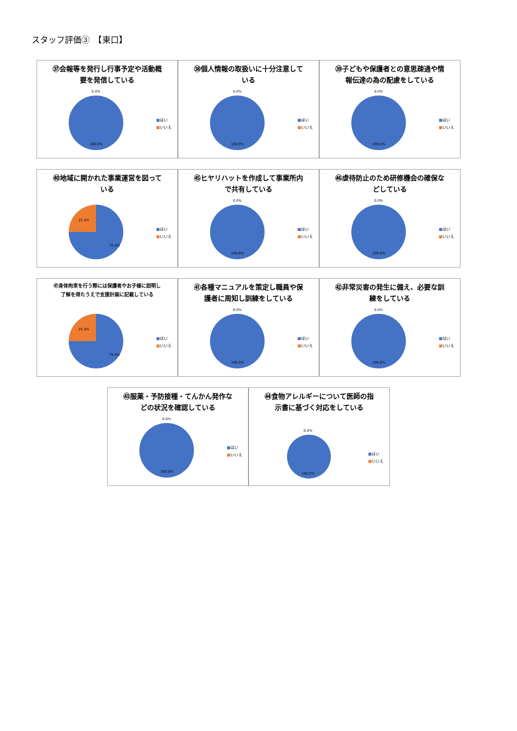スタッフ評価③　【東口】
㊲会報等を発行し行事予定や活動概要を発信している
0.0%
100.0%
■はい
■いいえ
㊳個人情報の取扱いに十分注意している
0.0%
100.0%
■はい
■いいえ
㊴子どもや保護者との意思疎通や情報伝達の為の配慮をしている
0.0%
100.0%
■はい
■いいえ
㊵地域に開かれた事業運営を図っている
25.0%
75.0%
■はい
■いいえ
㊺ヒヤリハットを作成して事業所内で共有している
0.0%
100.0%
■はい
■いいえ
㊻虐待防止のため研修機会の確保などしている
0.0%
100.0%
■はい
■いいえ
㊼身体拘束を行う際には保護者やお子様に説明し了解を得たうえで支援計画に記載している
25.0%
75.0%
■はい
■いいえ
㊶各種マニュアルを策定し職員や保護者に周知し訓練をしている
0.0%
100.0%
■はい
■いいえ
㊷非常災害の発生に備え、必要な訓練をしている
0.0%
100.0%
■はい
■いいえ
㊸服薬・予防接種・てんかん発作などの状況を確認している
0.0%
100.0%
■はい
■いいえ
㊹食物アレルギーについて医師の指示書に基づく対応をしている
0.0%
100.0%
■はい
■いいえ